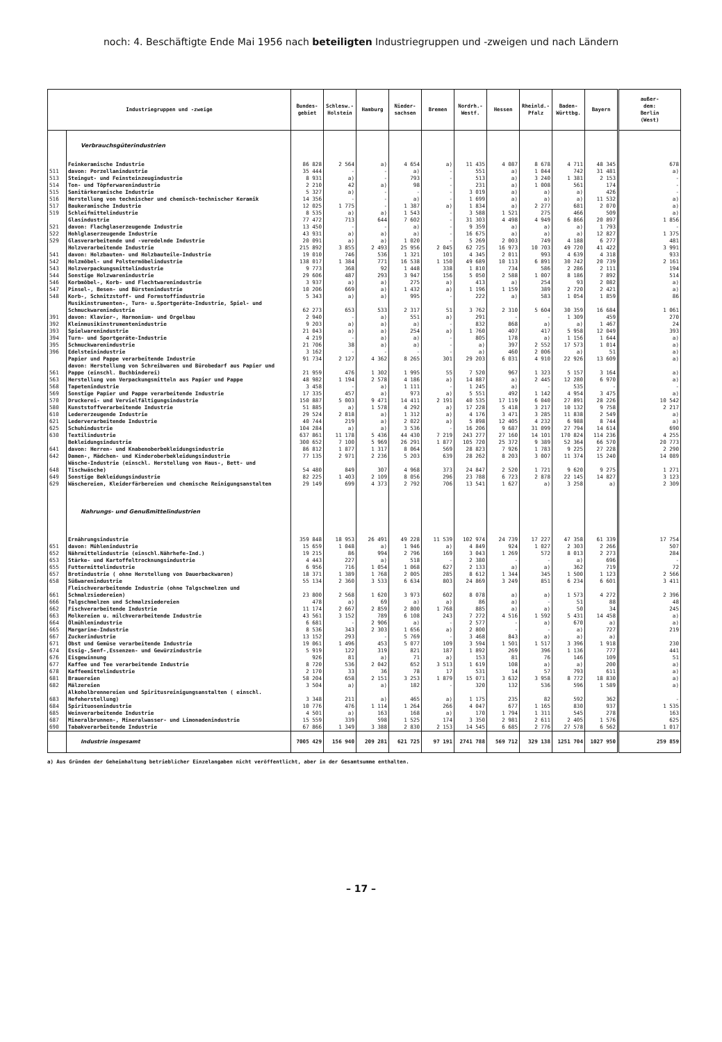noch: 4. Beschäftigte Ende Mai 1956 nach beteiligten Industriegruppen und -zweigen und nach Ländern
| Industriegruppen und -zweige | | Bundes- gebiet | Schlesw.- Holstein | Hamburg | Nieder- sachsen | Bremen | Nordrh.- Westf. | Hessen | Rheinld.- Pfalz | Baden- Württbg. | Bayern | außer- dem: Berlin (West) |
| --- | --- | --- | --- | --- | --- | --- | --- | --- | --- | --- | --- | --- |
| | Verbrauchsgüterindustrien | | | | | | | | | | | |
| | Feinkeramische Industrie | 86 828 | 2 564 | a) | 4 654 | a) | 11 435 | 4 087 | 8 678 | 4 711 | 48 345 | 678 |
| 511 | davon: Porzellanindustrie | 35 444 | - | - | a) | - | 551 | a) | 1 044 | 742 | 31 481 | a) |
| 513 | Steingut- und Feinsteinzeugindustrie | 8 931 | a) | - | 793 | - | 513 | a) | 3 240 | 1 381 | 2 153 | - |
| 514 | Ton- und Töpferwarenindustrie | 2 210 | 42 | a) | 98 | - | 231 | a) | 1 008 | 561 | 174 | - |
| 515 | Sanitärkeramische Industrie | 5 327 | a) | - | - | - | 3 019 | a) | a) | a) | 426 | - |
| 516 | Herstellung von technischer und chemisch-technischer Keramik | 14 356 | - | - | a) | - | 1 699 | a) | a) | a) | 11 532 | a) |
| 517 | Baukeramische Industrie | 12 025 | 1 775 | - | 1 387 | a) | 1 834 | a) | 2 277 | 681 | 2 070 | a) |
| 519 | Schleifmittelindustrie | 8 535 | a) | a) | 1 543 | - | 3 588 | 1 521 | 275 | 466 | 509 | a) |
| | Glasindustrie | 77 472 | 713 | 644 | 7 602 | - | 31 303 | 4 498 | 4 949 | 6 866 | 20 897 | 1 856 |
| 521 | davon: Flachglaserzeugende Industrie | 13 450 | - | - | a) | - | 9 359 | a) | a) | a) | 1 793 | - |
| 522 | Hohlglaserzeugende Industrie | 43 931 | a) | a) | a) | - | 16 675 | a) | a) | a) | 12 827 | 1 375 |
| 529 | Glasverarbeitende und -veredelnde Industrie | 20 091 | a) | a) | 1 020 | - | 5 269 | 2 003 | 749 | 4 188 | 6 277 | 481 |
| | Holzverarbeitende Industrie | 215 892 | 3 855 | 2 493 | 25 956 | 2 045 | 62 725 | 16 973 | 10 703 | 49 720 | 41 422 | 3 991 |
| 541 | davon: Holzbauten- und Holzbauteile-Industrie | 19 010 | 746 | 536 | 1 321 | 101 | 4 345 | 2 011 | 993 | 4 639 | 4 318 | 933 |
| 542 | Holzmöbel- und Polstermöbelindustrie | 138 017 | 1 384 | 771 | 16 538 | 1 150 | 49 689 | 10 113 | 6 891 | 30 742 | 20 739 | 2 161 |
| 543 | Holzverpackungsmittelindustrie | 9 773 | 368 | 92 | 1 448 | 338 | 1 810 | 734 | 586 | 2 286 | 2 111 | 194 |
| 544 | Sonstige Holzwarenindustrie | 29 606 | 487 | 293 | 3 947 | 156 | 5 050 | 2 588 | 1 007 | 8 186 | 7 892 | 514 |
| 546 | Korbmöbel-, Korb- und Flechtwarenindustrie | 3 937 | a) | a) | 275 | a) | 413 | a) | 254 | 93 | 2 082 | a) |
| 547 | Pinsel-, Besen- und Bürstenindustrie | 10 206 | 669 | a) | 1 432 | a) | 1 196 | 1 159 | 389 | 2 720 | 2 421 | a) |
| 548 | Korb-, Schnitzstoff- und Formstoffindustrie | 5 343 | a) | a) | 995 | - | 222 | a) | 583 | 1 054 | 1 859 | 86 |
| | Musikinstrumenten-, Turn- u.Sportgeräte-Industrie, Spiel- und Schmuckwarenindustrie | 62 273 | 653 | 533 | 2 317 | 51 | 3 762 | 2 310 | 5 604 | 30 359 | 16 684 | 1 061 |
| 391 | davon: Klavier-, Harmonium- und Orgelbau | 2 940 | - | a) | 551 | a) | 291 | - | - | 1 309 | 459 | 270 |
| 392 | Kleinmusikinstrumentenindustrie | 9 203 | a) | a) | a) | - | 832 | 868 | a) | a) | 1 467 | 24 |
| 393 | Spielwarenindustrie | 21 043 | a) | a) | 254 | a) | 1 760 | 407 | 417 | 5 958 | 12 049 | 393 |
| 394 | Turn- und Sportgeräte-Industrie | 4 219 | - | a) | a) | - | 805 | 178 | a) | 1 156 | 1 644 | a) |
| 395 | Schmuckwarenindustrie | 21 706 | 38 | a) | a) | - | a) | 397 | 2 552 | 17 573 | 1 014 | a) |
| 396 | Edelsteinindustrie | 3 162 | - | - | - | - | a) | 460 | 2 006 | a) | 51 | a) |
| | Papier und Pappe verarbeitende Industrie | 91 734 | 2 127 | 4 362 | 8 265 | 301 | 29 203 | 6 031 | 4 910 | 22 926 | 13 609 | a) |
| 561 | davon: Herstellung von Schreibwaren und Bürobedarf aus Papier und Pappe (einschl. Buchbinderei) | 21 959 | 476 | 1 302 | 1 995 | 55 | 7 520 | 967 | 1 323 | 5 157 | 3 164 | a) |
| 563 | Herstellung von Verpackungsmitteln aus Papier und Pappe | 48 982 | 1 194 | 2 578 | 4 186 | a) | 14 887 | a) | 2 445 | 12 280 | 6 970 | a) |
| 568 | Tapetenindustrie | 3 458 | - | a) | 1 111 | - | 1 245 | a) | - | 535 | - | - |
| 569 | Sonstige Papier und Pappe verarbeitende Industrie | 17 335 | 457 | a) | 973 | a) | 5 551 | 492 | 1 142 | 4 954 | 3 475 | a) |
| 570 | Druckerei- und Vervielfältigungsindustrie | 150 887 | 5 003 | 9 471 | 14 411 | 2 191 | 40 535 | 17 119 | 6 040 | 27 891 | 28 226 | 10 542 |
| 580 | Kunststoffverarbeitende Industrie | 51 885 | a) | 1 578 | 4 292 | a) | 17 228 | 5 418 | 3 217 | 10 132 | 9 758 | 2 217 |
| 610 | Ledererzeugende Industrie | 29 524 | 2 818 | a) | 1 312 | a) | 4 176 | 3 471 | 3 285 | 11 838 | 2 549 | a) |
| 621 | Lederverarbeitende Industrie | 40 744 | 219 | a) | 2 022 | a) | 5 898 | 12 405 | 4 232 | 6 988 | 8 744 | a) |
| 625 | Schuhindustrie | 104 284 | a) | a) | 3 536 | - | 16 206 | 9 687 | 31 099 | 27 794 | 14 614 | 690 |
| 630 | Textilindustrie | 637 861 | 11 178 | 5 436 | 44 430 | 7 219 | 243 277 | 27 160 | 14 101 | 170 824 | 114 236 | 4 255 |
| | Bekleidungsindustrie | 300 652 | 7 100 | 5 969 | 26 291 | 1 877 | 105 720 | 25 372 | 9 389 | 52 364 | 66 570 | 20 773 |
| 641 | davon: Herren- und Knabenoberbekleidungsindustrie | 86 812 | 1 877 | 1 317 | 8 064 | 569 | 28 823 | 7 926 | 1 783 | 9 225 | 27 228 | 2 290 |
| 642 | Damen-, Mädchen- und Kinderoberbekleidungsindustrie | 77 135 | 2 971 | 2 236 | 5 203 | 639 | 28 262 | 8 203 | 3 007 | 11 374 | 15 240 | 14 089 |
| 648 | Wäsche-Industrie (einschl. Herstellung von Haus-, Bett- und Tischwäsche) | 54 480 | 849 | 307 | 4 968 | 373 | 24 847 | 2 520 | 1 721 | 9 620 | 9 275 | 1 271 |
| 649 | Sonstige Bekleidungsindustrie | 82 225 | 1 403 | 2 109 | 8 056 | 296 | 23 788 | 6 723 | 2 878 | 22 145 | 14 827 | 3 123 |
| 629 | Wäschereien, Kleiderfärbereien und chemische Reinigungsanstalten | 29 149 | 699 | 4 373 | 2 792 | 706 | 13 541 | 1 627 | a) | 3 258 | a) | 2 309 |
| | Nahrungs- und Genußmittelindustrien | | | | | | | | | | | |
| | Ernährungsindustrie | 359 848 | 18 953 | 26 491 | 49 228 | 11 539 | 102 974 | 24 739 | 17 227 | 47 358 | 61 339 | 17 754 |
| 651 | davon: Mühlenindustrie | 15 659 | 1 048 | a) | 1 946 | a) | 4 849 | 924 | 1 027 | 2 303 | 2 266 | 507 |
| 652 | Nährmittelindustrie (einschl.Nährhefe-Ind.) | 19 215 | 86 | 994 | 2 796 | 169 | 3 043 | 1 269 | 572 | 8 013 | 2 273 | 284 |
| 653 | Stärke- und Kartoffeltrocknungsindustrie | 4 443 | 227 | a) | 518 | - | 2 380 | - | - | a) | 696 | - |
| 655 | Futtermittelindustrie | 6 956 | 716 | 1 054 | 1 068 | 627 | 2 133 | a) | a) | 362 | 719 | 72 |
| 657 | Brotindustrie ( ohne Herstellung von Dauerbackwaren) | 18 371 | 1 389 | 1 768 | 2 005 | 285 | 8 612 | 1 344 | 345 | 1 500 | 1 123 | 2 566 |
| 658 | Süßwarenindustrie | 55 134 | 2 360 | 3 533 | 6 634 | 803 | 24 869 | 3 249 | 851 | 6 234 | 6 601 | 3 411 |
| 661 | Fleischverarbeitende Industrie (ohne Talgschmelzen und Schmalzsiedereien) | 23 800 | 2 568 | 1 620 | 3 973 | 602 | 8 078 | a) | a) | 1 573 | 4 272 | 2 396 |
| 666 | Talgschmelzen und Schmalzsiedereien | 478 | a) | 69 | a) | a) | 86 | a) | - | 51 | 88 | 48 |
| 662 | Fischverarbeitende Industrie | 11 174 | 2 667 | 2 859 | 2 800 | 1 768 | 885 | a) | a) | 50 | 34 | 245 |
| 663 | Molkereien u. milchverarbeitende Industrie | 43 561 | 3 152 | 789 | 6 108 | 243 | 7 272 | 4 516 | 1 592 | 5 431 | 14 458 | a) |
| 664 | Ölmühlenindustrie | 6 681 | - | 2 906 | a) | - | 2 577 | - | a) | 670 | a) | a) |
| 665 | Margarine-Industrie | 8 536 | 343 | 2 303 | 1 656 | a) | 2 800 | - | - | a) | 727 | 219 |
| 667 | Zuckerindustrie | 13 152 | 293 | - | 5 769 | - | 3 468 | 843 | a) | a) | a) | |
| 671 | Obst und Gemüse verarbeitende Industrie | 19 061 | 1 496 | 453 | 5 077 | 109 | 3 594 | 1 501 | 1 517 | 3 396 | 1 918 | 230 |
| 674 | Essig-,Senf-,Essenzen- und Gewürzindustrie | 5 919 | 122 | 319 | 821 | 187 | 1 892 | 269 | 396 | 1 136 | 777 | 441 |
| 676 | Eisgewinnung | 926 | 81 | a) | 71 | a) | 153 | 81 | 76 | 146 | 109 | 51 |
| 677 | Kaffee und Tee verarbeitende Industrie | 8 720 | 536 | 2 042 | 652 | 3 513 | 1 619 | 108 | a) | a) | 200 | a) |
| 678 | Kaffeemittelindustrie | 2 170 | 33 | 36 | 78 | 17 | 531 | 14 | 57 | 793 | 611 | a) |
| 681 | Brauereien | 58 204 | 658 | 2 151 | 3 253 | 1 879 | 15 071 | 3 632 | 3 958 | 8 772 | 18 830 | a) |
| 682 | Mälzereien | 3 504 | a) | a) | 182 | - | 320 | 132 | 536 | 596 | 1 589 | a) |
| 683 | Alkoholbrennereien und Spiritusreinigungsanstalten ( einschl. Hefeherstellung) | 3 348 | 211 | a) | 465 | a) | 1 175 | 235 | 82 | 592 | 362 | - |
| 684 | Spirituosenindustrie | 10 776 | 476 | 1 114 | 1 264 | 266 | 4 047 | 677 | 1 165 | 830 | 937 | 1 535 |
| 685 | Weinverarbeitende Industrie | 4 501 | a) | 163 | 168 | a) | 170 | 1 794 | 1 311 | 545 | 278 | 163 |
| 687 | Mineralbrunnen-, Mineralwasser- und Limonadenindustrie | 15 559 | 339 | 598 | 1 525 | 174 | 3 350 | 2 981 | 2 611 | 2 405 | 1 576 | 625 |
| 690 | Tabakverarbeitende Industrie | 67 866 | 1 349 | 3 388 | 2 830 | 2 153 | 14 545 | 6 685 | 2 776 | 27 578 | 6 562 | 1 017 |
| | Industrie insgesamt | 7005 429 | 156 940 | 209 281 | 621 725 | 97 191 | 2741 788 | 569 712 | 329 138 | 1251 704 | 1027 950 | 259 859 |
a) Aus Gründen der Geheimhaltung betrieblicher Einzelangaben nicht veröffentlicht, aber in der Gesamtsumme enthalten.
– 17 –